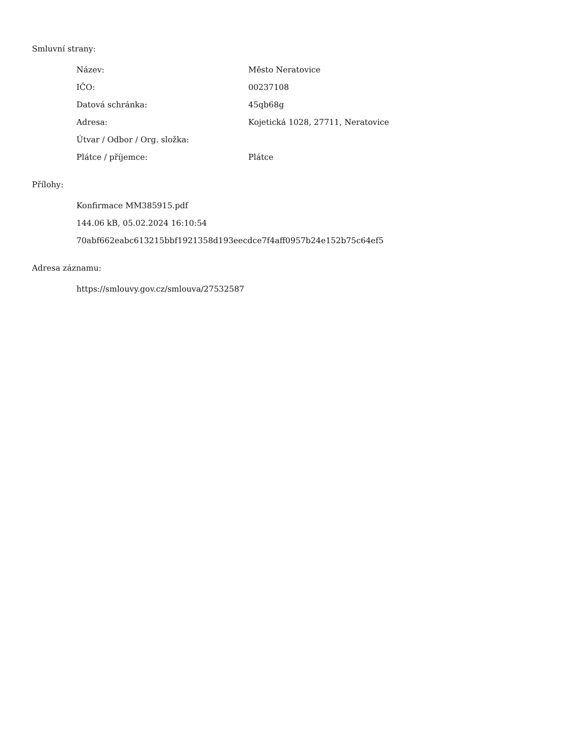Smluvní strany:
| Název: | Město Neratovice |
| IČO: | 00237108 |
| Datová schránka: | 45qb68g |
| Adresa: | Kojetická 1028, 27711, Neratovice |
| Útvar / Odbor / Org. složka: | |
| Plátce / příjemce: | Plátce |
Přílohy:
Konfirmace MM385915.pdf
144.06 kB, 05.02.2024 16:10:54
70abf662eabc613215bbf1921358d193eecdce7f4aff0957b24e152b75c64ef5
Adresa záznamu:
https://smlouvy.gov.cz/smlouva/27532587